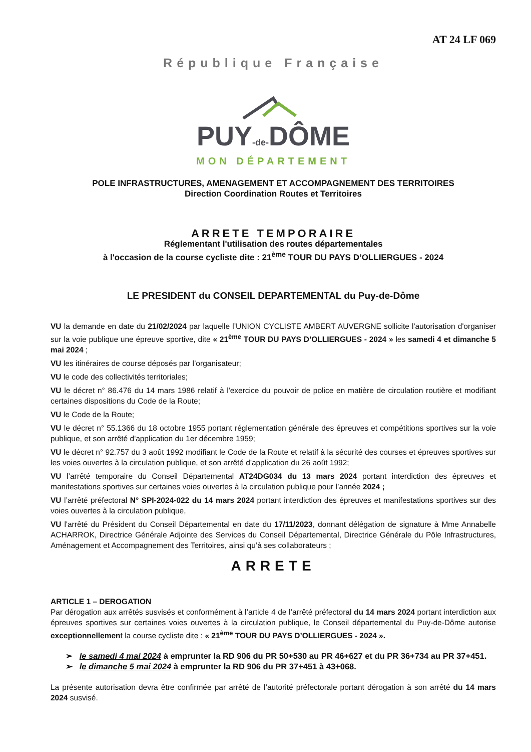AT 24 LF 069
République Française
PUY-de-DÔME
MON DÉPARTEMENT
POLE INFRASTRUCTURES, AMENAGEMENT ET ACCOMPAGNEMENT DES TERRITOIRES
Direction Coordination Routes et Territoires
ARRETE TEMPORAIRE
Réglementant l'utilisation des routes départementales
à l'occasion de la course cycliste dite : 21<sup>ème</sup> TOUR DU PAYS D’OLLIERGUES - 2024
LE PRESIDENT du CONSEIL DEPARTEMENTAL du Puy-de-Dôme
VU la demande en date du 21/02/2024 par laquelle l’UNION CYCLISTE AMBERT AUVERGNE sollicite l'autorisation d'organiser sur la voie publique une épreuve sportive, dite « 21<sup>ème</sup> TOUR DU PAYS D’OLLIERGUES - 2024 » les samedi 4 et dimanche 5 mai 2024 ;
VU les itinéraires de course déposés par l’organisateur;
VU le code des collectivités territoriales;
VU le décret n° 86.476 du 14 mars 1986 relatif à l'exercice du pouvoir de police en matière de circulation routière et modifiant certaines dispositions du Code de la Route;
VU le Code de la Route;
VU le décret n° 55.1366 du 18 octobre 1955 portant réglementation générale des épreuves et compétitions sportives sur la voie publique, et son arrêté d'application du 1er décembre 1959;
VU le décret n° 92.757 du 3 août 1992 modifiant le Code de la Route et relatif à la sécurité des courses et épreuves sportives sur les voies ouvertes à la circulation publique, et son arrêté d'application du 26 août 1992;
VU l’arrêté temporaire du Conseil Départemental AT24DG034 du 13 mars 2024 portant interdiction des épreuves et manifestations sportives sur certaines voies ouvertes à la circulation publique pour l’année 2024 ;
VU l’arrêté préfectoral N° SPI-2024-022 du 14 mars 2024 portant interdiction des épreuves et manifestations sportives sur des voies ouvertes à la circulation publique,
VU l'arrêté du Président du Conseil Départemental en date du 17/11/2023, donnant délégation de signature à Mme Annabelle ACHARROK, Directrice Générale Adjointe des Services du Conseil Départemental, Directrice Générale du Pôle Infrastructures, Aménagement et Accompagnement des Territoires, ainsi qu’à ses collaborateurs ;
ARRETE
ARTICLE 1 – DEROGATION
Par dérogation aux arrêtés susvisés et conformément à l’article 4 de l’arrêté préfectoral du 14 mars 2024 portant interdiction aux épreuves sportives sur certaines voies ouvertes à la circulation publique, le Conseil départemental du Puy-de-Dôme autorise exceptionnellement la course cycliste dite : « 21<sup>ème</sup> TOUR DU PAYS D’OLLIERGUES - 2024 ».
➢ le samedi 4 mai 2024 à emprunter la RD 906 du PR 50+530 au PR 46+627 et du PR 36+734 au PR 37+451.
➢ le dimanche 5 mai 2024 à emprunter la RD 906 du PR 37+451 à 43+068.
La présente autorisation devra être confirmée par arrêté de l’autorité préfectorale portant dérogation à son arrêté du 14 mars 2024 susvisé.